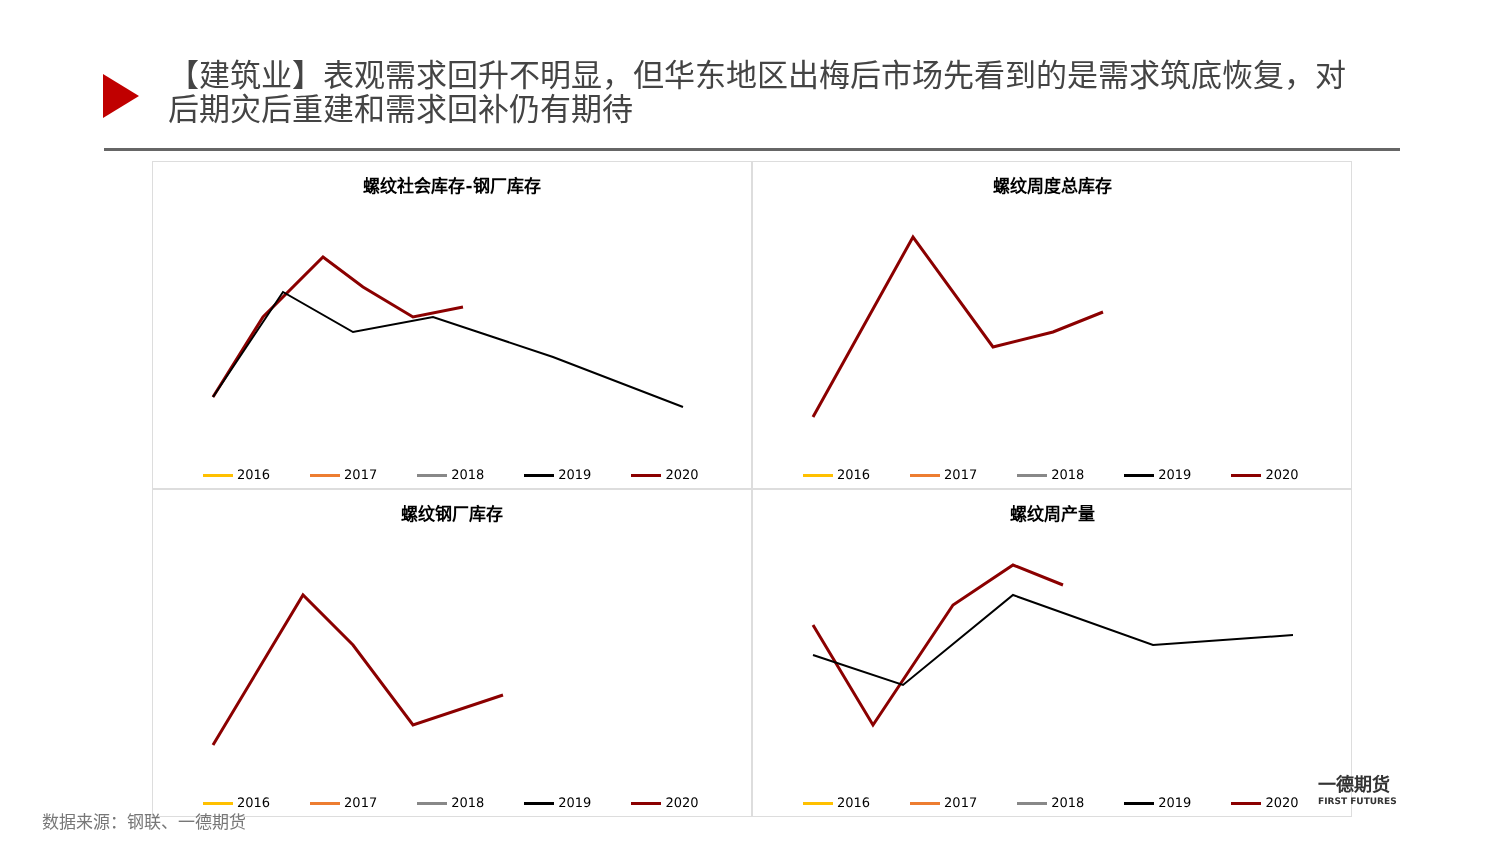【建筑业】表观需求回升不明显，但华东地区出梅后市场先看到的是需求筑底恢复，对后期灾后重建和需求回补仍有期待
螺纹社会库存-钢厂库存
2016 2017 2018 2019 2020
螺纹周度总库存
2016 2017 2018 2019 2020
螺纹钢厂库存
2016 2017 2018 2019 2020
螺纹周产量
2016 2017 2018 2019 2020
数据来源：钢联、一德期货
一德期货
FIRST FUTURES